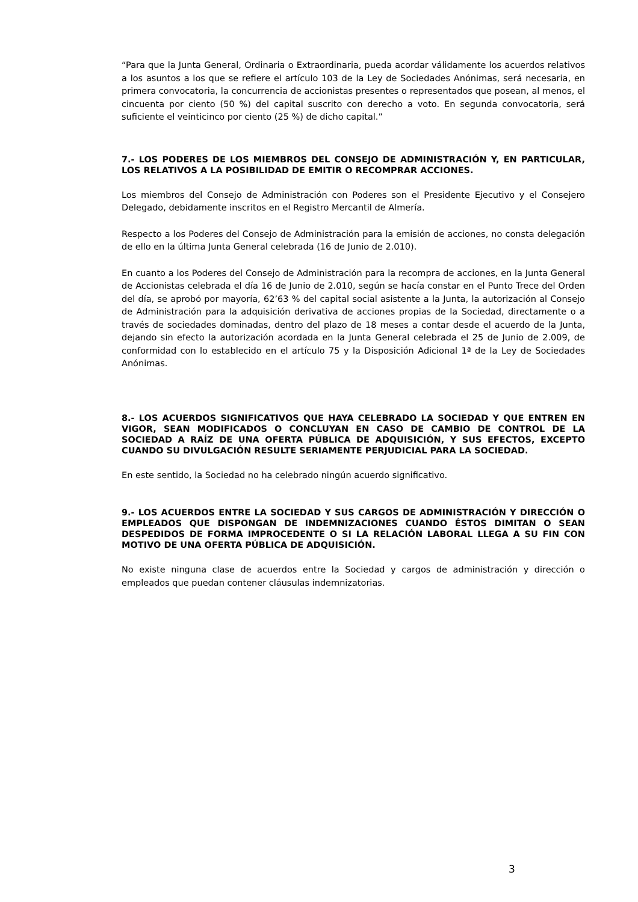“Para que la Junta General, Ordinaria o Extraordinaria, pueda acordar válidamente los acuerdos relativos a los asuntos a los que se refiere el artículo 103 de la Ley de Sociedades Anónimas, será necesaria, en primera convocatoria, la concurrencia de accionistas presentes o representados que posean, al menos, el cincuenta por ciento (50 %) del capital suscrito con derecho a voto. En segunda convocatoria, será suficiente el veinticinco por ciento (25 %) de dicho capital.”
7.- LOS PODERES DE LOS MIEMBROS DEL CONSEJO DE ADMINISTRACIÓN Y, EN PARTICULAR, LOS RELATIVOS A LA POSIBILIDAD DE EMITIR O RECOMPRAR ACCIONES.
Los miembros del Consejo de Administración con Poderes son el Presidente Ejecutivo y el Consejero Delegado, debidamente inscritos en el Registro Mercantil de Almería.
Respecto a los Poderes del Consejo de Administración para la emisión de acciones, no consta delegación de ello en la última Junta General celebrada (16 de Junio de 2.010).
En cuanto a los Poderes del Consejo de Administración para la recompra de acciones, en la Junta General de Accionistas celebrada el día 16 de Junio de 2.010, según se hacía constar en el Punto Trece del Orden del día, se aprobó por mayoría, 62’63 % del capital social asistente a la Junta, la autorización al Consejo de Administración para la adquisición derivativa de acciones propias de la Sociedad, directamente o a través de sociedades dominadas, dentro del plazo de 18 meses a contar desde el acuerdo de la Junta, dejando sin efecto la autorización acordada en la Junta General celebrada el 25 de Junio de 2.009, de conformidad con lo establecido en el artículo 75 y la Disposición Adicional 1ª de la Ley de Sociedades Anónimas.
8.- LOS ACUERDOS SIGNIFICATIVOS QUE HAYA CELEBRADO LA SOCIEDAD Y QUE ENTREN EN VIGOR, SEAN MODIFICADOS O CONCLUYAN EN CASO DE CAMBIO DE CONTROL DE LA SOCIEDAD A RAÍZ DE UNA OFERTA PÚBLICA DE ADQUISICIÓN, Y SUS EFECTOS, EXCEPTO CUANDO SU DIVULGACIÓN RESULTE SERIAMENTE PERJUDICIAL PARA LA SOCIEDAD.
En este sentido, la Sociedad no ha celebrado ningún acuerdo significativo.
9.- LOS ACUERDOS ENTRE LA SOCIEDAD Y SUS CARGOS DE ADMINISTRACIÓN Y DIRECCIÓN O EMPLEADOS QUE DISPONGAN DE INDEMNIZACIONES CUANDO ÉSTOS DIMITAN O SEAN DESPEDIDOS DE FORMA IMPROCEDENTE O SI LA RELACIÓN LABORAL LLEGA A SU FIN CON MOTIVO DE UNA OFERTA PÚBLICA DE ADQUISICIÓN.
No existe ninguna clase de acuerdos entre la Sociedad y cargos de administración y dirección o empleados que puedan contener cláusulas indemnizatorias.
3